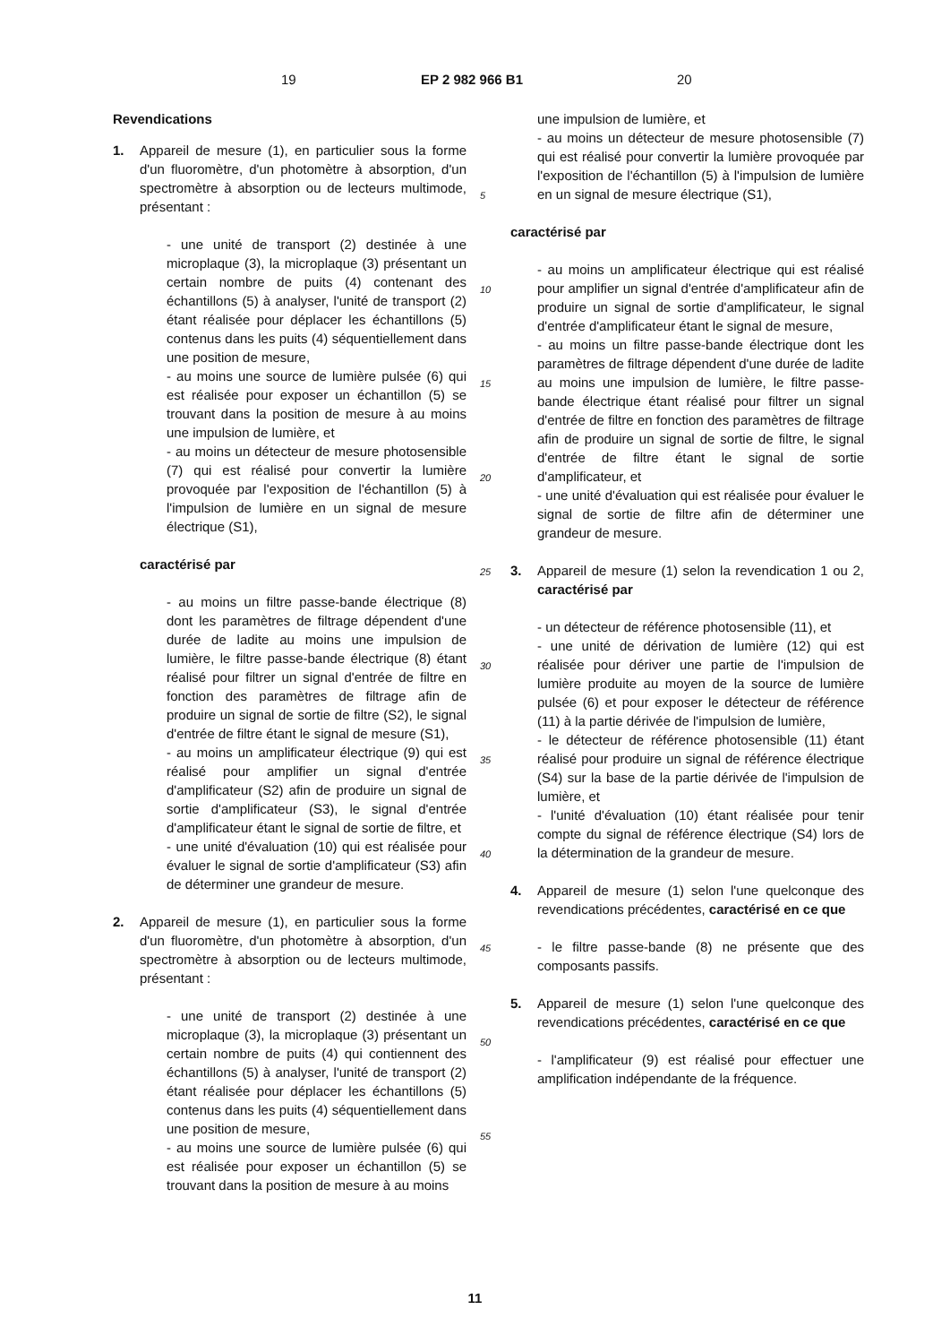19 EP 2 982 966 B1 20
Revendications
1. Appareil de mesure (1), en particulier sous la forme d'un fluoromètre, d'un photomètre à absorption, d'un spectromètre à absorption ou de lecteurs multimode, présentant :
- une unité de transport (2) destinée à une microplaque (3), la microplaque (3) présentant un certain nombre de puits (4) contenant des échantillons (5) à analyser, l'unité de transport (2) étant réalisée pour déplacer les échantillons (5) contenus dans les puits (4) séquentiellement dans une position de mesure,
- au moins une source de lumière pulsée (6) qui est réalisée pour exposer un échantillon (5) se trouvant dans la position de mesure à au moins une impulsion de lumière, et
- au moins un détecteur de mesure photosensible (7) qui est réalisé pour convertir la lumière provoquée par l'exposition de l'échantillon (5) à l'impulsion de lumière en un signal de mesure électrique (S1),
caractérisé par
- au moins un filtre passe-bande électrique (8) dont les paramètres de filtrage dépendent d'une durée de ladite au moins une impulsion de lumière, le filtre passe-bande électrique (8) étant réalisé pour filtrer un signal d'entrée de filtre en fonction des paramètres de filtrage afin de produire un signal de sortie de filtre (S2), le signal d'entrée de filtre étant le signal de mesure (S1),
- au moins un amplificateur électrique (9) qui est réalisé pour amplifier un signal d'entrée d'amplificateur (S2) afin de produire un signal de sortie d'amplificateur (S3), le signal d'entrée d'amplificateur étant le signal de sortie de filtre, et
- une unité d'évaluation (10) qui est réalisée pour évaluer le signal de sortie d'amplificateur (S3) afin de déterminer une grandeur de mesure.
2. Appareil de mesure (1), en particulier sous la forme d'un fluoromètre, d'un photomètre à absorption, d'un spectromètre à absorption ou de lecteurs multimode, présentant :
- une unité de transport (2) destinée à une microplaque (3), la microplaque (3) présentant un certain nombre de puits (4) qui contiennent des échantillons (5) à analyser, l'unité de transport (2) étant réalisée pour déplacer les échantillons (5) contenus dans les puits (4) séquentiellement dans une position de mesure,
- au moins une source de lumière pulsée (6) qui est réalisée pour exposer un échantillon (5) se trouvant dans la position de mesure à au moins
5
10
15
20
25
30
35
40
45
50
55
une impulsion de lumière, et
- au moins un détecteur de mesure photosensible (7) qui est réalisé pour convertir la lumière provoquée par l'exposition de l'échantillon (5) à l'impulsion de lumière en un signal de mesure électrique (S1),
caractérisé par
- au moins un amplificateur électrique qui est réalisé pour amplifier un signal d'entrée d'amplificateur afin de produire un signal de sortie d'amplificateur, le signal d'entrée d'amplificateur étant le signal de mesure,
- au moins un filtre passe-bande électrique dont les paramètres de filtrage dépendent d'une durée de ladite au moins une impulsion de lumière, le filtre passe-bande électrique étant réalisé pour filtrer un signal d'entrée de filtre en fonction des paramètres de filtrage afin de produire un signal de sortie de filtre, le signal d'entrée de filtre étant le signal de sortie d'amplificateur, et
- une unité d'évaluation qui est réalisée pour évaluer le signal de sortie de filtre afin de déterminer une grandeur de mesure.
3. Appareil de mesure (1) selon la revendication 1 ou 2, caractérisé par
- un détecteur de référence photosensible (11), et
- une unité de dérivation de lumière (12) qui est réalisée pour dériver une partie de l'impulsion de lumière produite au moyen de la source de lumière pulsée (6) et pour exposer le détecteur de référence (11) à la partie dérivée de l'impulsion de lumière,
- le détecteur de référence photosensible (11) étant réalisé pour produire un signal de référence électrique (S4) sur la base de la partie dérivée de l'impulsion de lumière, et
- l'unité d'évaluation (10) étant réalisée pour tenir compte du signal de référence électrique (S4) lors de la détermination de la grandeur de mesure.
4. Appareil de mesure (1) selon l'une quelconque des revendications précédentes, caractérisé en ce que
- le filtre passe-bande (8) ne présente que des composants passifs.
5. Appareil de mesure (1) selon l'une quelconque des revendications précédentes, caractérisé en ce que
- l'amplificateur (9) est réalisé pour effectuer une amplification indépendante de la fréquence.
11